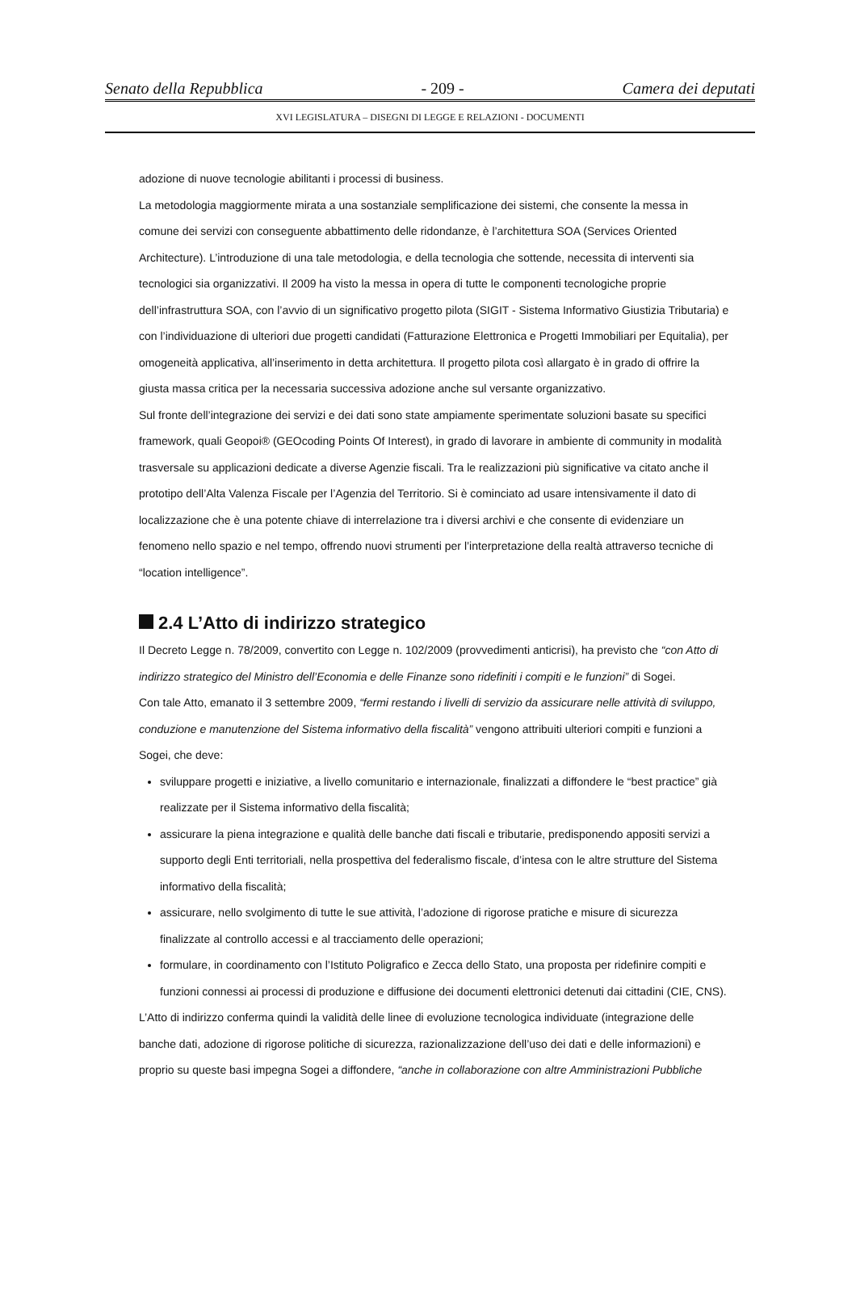Senato della Repubblica - 209 - Camera dei deputati
XVI LEGISLATURA – DISEGNI DI LEGGE E RELAZIONI - DOCUMENTI
adozione di nuove tecnologie abilitanti i processi di business.
La metodologia maggiormente mirata a una sostanziale semplificazione dei sistemi, che consente la messa in comune dei servizi con conseguente abbattimento delle ridondanze, è l’architettura SOA (Services Oriented Architecture). L’introduzione di una tale metodologia, e della tecnologia che sottende, necessita di interventi sia tecnologici sia organizzativi. Il 2009 ha visto la messa in opera di tutte le componenti tecnologiche proprie dell’infrastruttura SOA, con l’avvio di un significativo progetto pilota (SIGIT - Sistema Informativo Giustizia Tributaria) e con l’individuazione di ulteriori due progetti candidati (Fatturazione Elettronica e Progetti Immobiliari per Equitalia), per omogeneità applicativa, all’inserimento in detta architettura. Il progetto pilota così allargato è in grado di offrire la giusta massa critica per la necessaria successiva adozione anche sul versante organizzativo.
Sul fronte dell’integrazione dei servizi e dei dati sono state ampiamente sperimentate soluzioni basate su specifici framework, quali Geopoi® (GEOcoding Points Of Interest), in grado di lavorare in ambiente di community in modalità trasversale su applicazioni dedicate a diverse Agenzie fiscali. Tra le realizzazioni più significative va citato anche il prototipo dell’Alta Valenza Fiscale per l’Agenzia del Territorio. Si è cominciato ad usare intensivamente il dato di localizzazione che è una potente chiave di interrelazione tra i diversi archivi e che consente di evidenziare un fenomeno nello spazio e nel tempo, offrendo nuovi strumenti per l’interpretazione della realtà attraverso tecniche di “location intelligence”.
2.4 L’Atto di indirizzo strategico
Il Decreto Legge n. 78/2009, convertito con Legge n. 102/2009 (provvedimenti anticrisi), ha previsto che “con Atto di indirizzo strategico del Ministro dell’Economia e delle Finanze sono ridefiniti i compiti e le funzioni” di Sogei.
Con tale Atto, emanato il 3 settembre 2009, “fermi restando i livelli di servizio da assicurare nelle attività di sviluppo, conduzione e manutenzione del Sistema informativo della fiscalità” vengono attribuiti ulteriori compiti e funzioni a Sogei, che deve:
sviluppare progetti e iniziative, a livello comunitario e internazionale, finalizzati a diffondere le “best practice” già realizzate per il Sistema informativo della fiscalità;
assicurare la piena integrazione e qualità delle banche dati fiscali e tributarie, predisponendo appositi servizi a supporto degli Enti territoriali, nella prospettiva del federalismo fiscale, d’intesa con le altre strutture del Sistema informativo della fiscalità;
assicurare, nello svolgimento di tutte le sue attività, l’adozione di rigorose pratiche e misure di sicurezza finalizzate al controllo accessi e al tracciamento delle operazioni;
formulare, in coordinamento con l’Istituto Poligrafico e Zecca dello Stato, una proposta per ridefinire compiti e funzioni connessi ai processi di produzione e diffusione dei documenti elettronici detenuti dai cittadini (CIE, CNS).
L’Atto di indirizzo conferma quindi la validità delle linee di evoluzione tecnologica individuate (integrazione delle banche dati, adozione di rigorose politiche di sicurezza, razionalizzazione dell’uso dei dati e delle informazioni) e proprio su queste basi impegna Sogei a diffondere, “anche in collaborazione con altre Amministrazioni Pubbliche